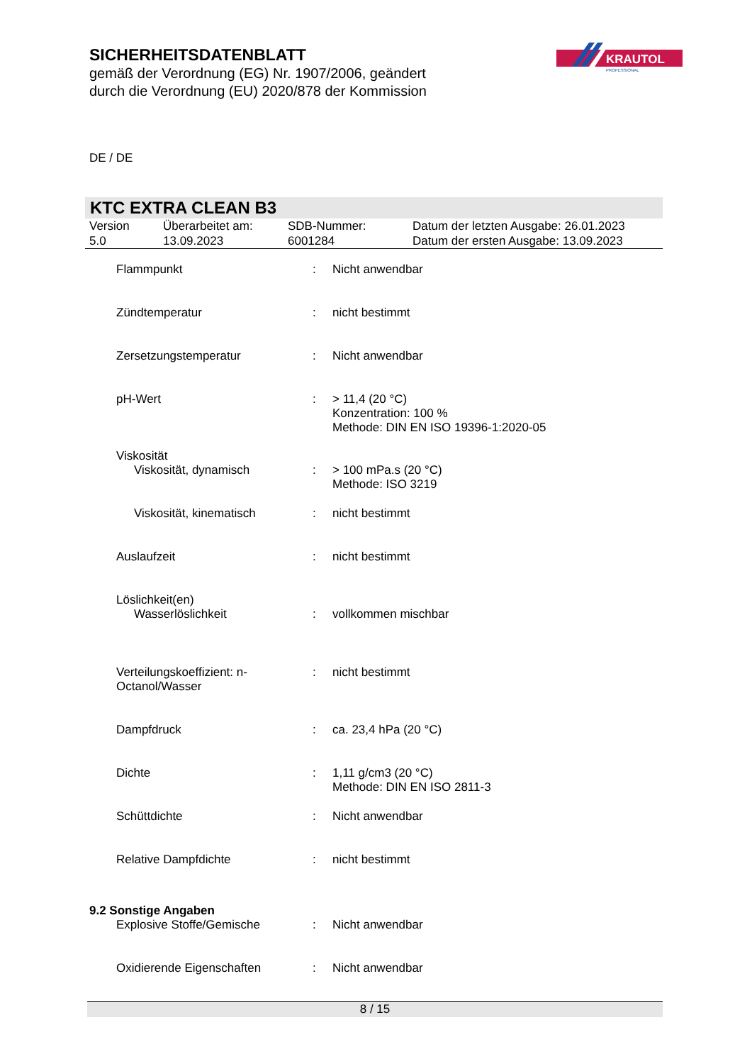SICHERHEITSDATENBLATT
gemäß der Verordnung (EG) Nr. 1907/2006, geändert
durch die Verordnung (EU) 2020/878 der Kommission
KRAUTOL
PROFESSIONAL
DE / DE
KTC EXTRA CLEAN B3
| Version 5.0 | Überarbeitet am: 13.09.2023 | SDB-Nummer: 6001284 | Datum der letzten Ausgabe: 26.01.2023 Datum der ersten Ausgabe: 13.09.2023 |
| Flammpunkt | : | Nicht anwendbar |
| Zündtemperatur | : | nicht bestimmt |
| Zersetzungstemperatur | : | Nicht anwendbar |
| pH-Wert | : | > 11,4 (20 °C) Konzentration: 100 % Methode: DIN EN ISO 19396-1:2020-05 |
| Viskosität | | |
| Viskosität, dynamisch | : | > 100 mPa.s (20 °C) Methode: ISO 3219 |
| Viskosität, kinematisch | : | nicht bestimmt |
| Auslaufzeit | : | nicht bestimmt |
| Löslichkeit(en) | | |
| Wasserlöslichkeit | : | vollkommen mischbar |
| Verteilungskoeffizient: n-Octanol/Wasser | : | nicht bestimmt |
| Dampfdruck | : | ca. 23,4 hPa (20 °C) |
| Dichte | : | 1,11 g/cm3 (20 °C) Methode: DIN EN ISO 2811-3 |
| Schüttdichte | : | Nicht anwendbar |
| Relative Dampfdichte | : | nicht bestimmt |
| 9.2 Sonstige Angaben | | |
| Explosive Stoffe/Gemische | : | Nicht anwendbar |
| Oxidierende Eigenschaften | : | Nicht anwendbar |
8 / 15